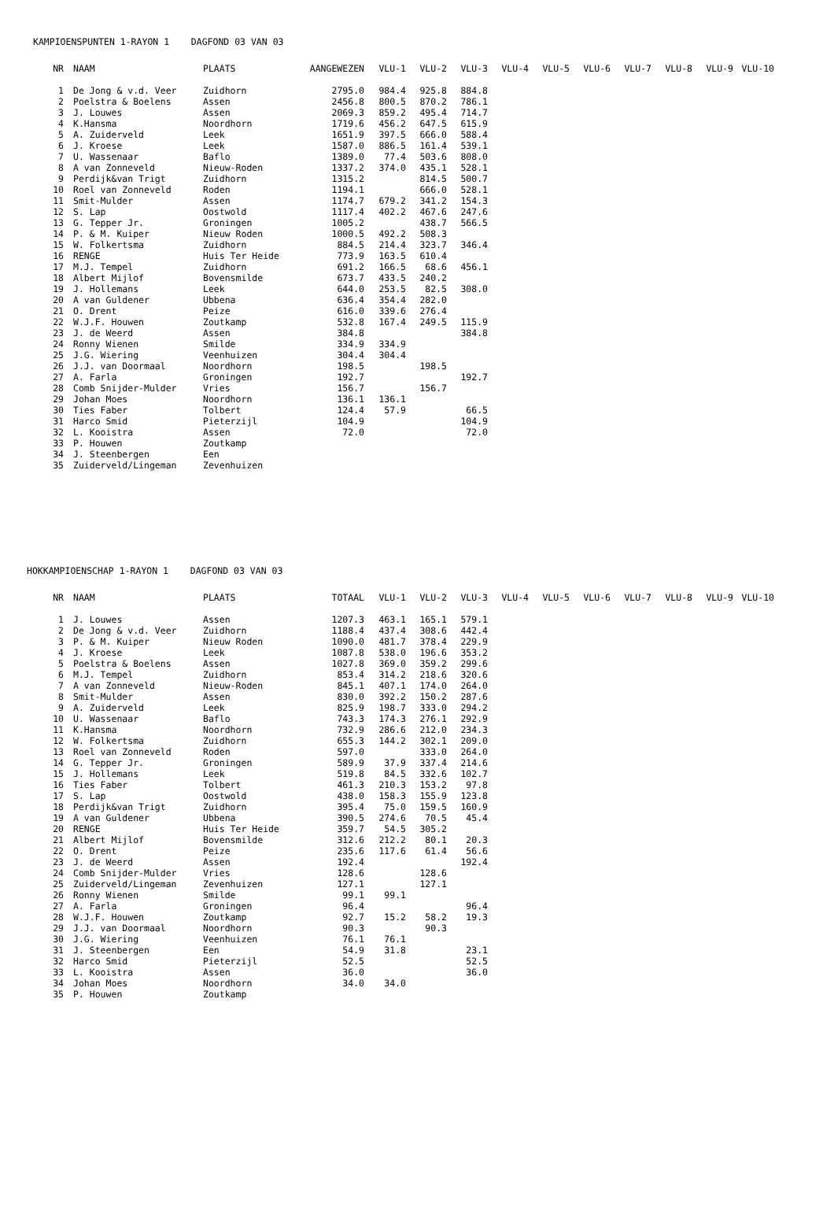KAMPIOENSPUNTEN 1-RAYON 1 DAGFOND 03 VAN 03
| NR | NAAM | PLAATS | AANGEWEZEN | VLU-1 | VLU-2 | VLU-3 | VLU-4 | VLU-5 | VLU-6 | VLU-7 | VLU-8 | VLU-9 | VLU-10 |
| --- | --- | --- | --- | --- | --- | --- | --- | --- | --- | --- | --- | --- | --- |
| 1 | De Jong & v.d. Veer | Zuidhorn | 2795.0 | 984.4 | 925.8 | 884.8 | | | | | | | |
| 2 | Poelstra & Boelens | Assen | 2456.8 | 800.5 | 870.2 | 786.1 | | | | | | | |
| 3 | J. Louwes | Assen | 2069.3 | 859.2 | 495.4 | 714.7 | | | | | | | |
| 4 | K.Hansma | Noordhorn | 1719.6 | 456.2 | 647.5 | 615.9 | | | | | | | |
| 5 | A. Zuiderveld | Leek | 1651.9 | 397.5 | 666.0 | 588.4 | | | | | | | |
| 6 | J. Kroese | Leek | 1587.0 | 886.5 | 161.4 | 539.1 | | | | | | | |
| 7 | U. Wassenaar | Baflo | 1389.0 | 77.4 | 503.6 | 808.0 | | | | | | | |
| 8 | A van Zonneveld | Nieuw-Roden | 1337.2 | 374.0 | 435.1 | 528.1 | | | | | | | |
| 9 | Perdijk&van Trigt | Zuidhorn | 1315.2 | | 814.5 | 500.7 | | | | | | | |
| 10 | Roel van Zonneveld | Roden | 1194.1 | | 666.0 | 528.1 | | | | | | | |
| 11 | Smit-Mulder | Assen | 1174.7 | 679.2 | 341.2 | 154.3 | | | | | | | |
| 12 | S. Lap | Oostwold | 1117.4 | 402.2 | 467.6 | 247.6 | | | | | | | |
| 13 | G. Tepper Jr. | Groningen | 1005.2 | | 438.7 | 566.5 | | | | | | | |
| 14 | P. & M. Kuiper | Nieuw Roden | 1000.5 | 492.2 | 508.3 | | | | | | | | |
| 15 | W. Folkertsma | Zuidhorn | 884.5 | 214.4 | 323.7 | 346.4 | | | | | | | |
| 16 | RENGE | Huis Ter Heide | 773.9 | 163.5 | 610.4 | | | | | | | | |
| 17 | M.J. Tempel | Zuidhorn | 691.2 | 166.5 | 68.6 | 456.1 | | | | | | | |
| 18 | Albert Mijlof | Bovensmilde | 673.7 | 433.5 | 240.2 | | | | | | | | |
| 19 | J. Hollemans | Leek | 644.0 | 253.5 | 82.5 | 308.0 | | | | | | | |
| 20 | A van Guldener | Ubbena | 636.4 | 354.4 | 282.0 | | | | | | | | |
| 21 | O. Drent | Peize | 616.0 | 339.6 | 276.4 | | | | | | | | |
| 22 | W.J.F. Houwen | Zoutkamp | 532.8 | 167.4 | 249.5 | 115.9 | | | | | | | |
| 23 | J. de Weerd | Assen | 384.8 | | | 384.8 | | | | | | | |
| 24 | Ronny Wienen | Smilde | 334.9 | 334.9 | | | | | | | | | |
| 25 | J.G. Wiering | Veenhuizen | 304.4 | 304.4 | | | | | | | | | |
| 26 | J.J. van Doormaal | Noordhorn | 198.5 | | 198.5 | | | | | | | | |
| 27 | A. Farla | Groningen | 192.7 | | | 192.7 | | | | | | | |
| 28 | Comb Snijder-Mulder | Vries | 156.7 | | 156.7 | | | | | | | | |
| 29 | Johan Moes | Noordhorn | 136.1 | 136.1 | | | | | | | | | |
| 30 | Ties Faber | Tolbert | 124.4 | 57.9 | | 66.5 | | | | | | | |
| 31 | Harco Smid | Pieterzijl | 104.9 | | | 104.9 | | | | | | | |
| 32 | L. Kooistra | Assen | 72.0 | | | 72.0 | | | | | | | |
| 33 | P. Houwen | Zoutkamp | | | | | | | | | | | |
| 34 | J. Steenbergen | Een | | | | | | | | | | | |
| 35 | Zuiderveld/Lingeman | Zevenhuizen | | | | | | | | | | | |
HOKKAMPIOENSCHAP 1-RAYON 1 DAGFOND 03 VAN 03
| NR | NAAM | PLAATS | TOTAAL | VLU-1 | VLU-2 | VLU-3 | VLU-4 | VLU-5 | VLU-6 | VLU-7 | VLU-8 | VLU-9 | VLU-10 |
| --- | --- | --- | --- | --- | --- | --- | --- | --- | --- | --- | --- | --- | --- |
| 1 | J. Louwes | Assen | 1207.3 | 463.1 | 165.1 | 579.1 | | | | | | | |
| 2 | De Jong & v.d. Veer | Zuidhorn | 1188.4 | 437.4 | 308.6 | 442.4 | | | | | | | |
| 3 | P. & M. Kuiper | Nieuw Roden | 1090.0 | 481.7 | 378.4 | 229.9 | | | | | | | |
| 4 | J. Kroese | Leek | 1087.8 | 538.0 | 196.6 | 353.2 | | | | | | | |
| 5 | Poelstra & Boelens | Assen | 1027.8 | 369.0 | 359.2 | 299.6 | | | | | | | |
| 6 | M.J. Tempel | Zuidhorn | 853.4 | 314.2 | 218.6 | 320.6 | | | | | | | |
| 7 | A van Zonneveld | Nieuw-Roden | 845.1 | 407.1 | 174.0 | 264.0 | | | | | | | |
| 8 | Smit-Mulder | Assen | 830.0 | 392.2 | 150.2 | 287.6 | | | | | | | |
| 9 | A. Zuiderveld | Leek | 825.9 | 198.7 | 333.0 | 294.2 | | | | | | | |
| 10 | U. Wassenaar | Baflo | 743.3 | 174.3 | 276.1 | 292.9 | | | | | | | |
| 11 | K.Hansma | Noordhorn | 732.9 | 286.6 | 212.0 | 234.3 | | | | | | | |
| 12 | W. Folkertsma | Zuidhorn | 655.3 | 144.2 | 302.1 | 209.0 | | | | | | | |
| 13 | Roel van Zonneveld | Roden | 597.0 | | 333.0 | 264.0 | | | | | | | |
| 14 | G. Tepper Jr. | Groningen | 589.9 | 37.9 | 337.4 | 214.6 | | | | | | | |
| 15 | J. Hollemans | Leek | 519.8 | 84.5 | 332.6 | 102.7 | | | | | | | |
| 16 | Ties Faber | Tolbert | 461.3 | 210.3 | 153.2 | 97.8 | | | | | | | |
| 17 | S. Lap | Oostwold | 438.0 | 158.3 | 155.9 | 123.8 | | | | | | | |
| 18 | Perdijk&van Trigt | Zuidhorn | 395.4 | 75.0 | 159.5 | 160.9 | | | | | | | |
| 19 | A van Guldener | Ubbena | 390.5 | 274.6 | 70.5 | 45.4 | | | | | | | |
| 20 | RENGE | Huis Ter Heide | 359.7 | 54.5 | 305.2 | | | | | | | | |
| 21 | Albert Mijlof | Bovensmilde | 312.6 | 212.2 | 80.1 | 20.3 | | | | | | | |
| 22 | O. Drent | Peize | 235.6 | 117.6 | 61.4 | 56.6 | | | | | | | |
| 23 | J. de Weerd | Assen | 192.4 | | | 192.4 | | | | | | | |
| 24 | Comb Snijder-Mulder | Vries | 128.6 | | 128.6 | | | | | | | | |
| 25 | Zuiderveld/Lingeman | Zevenhuizen | 127.1 | | 127.1 | | | | | | | | |
| 26 | Ronny Wienen | Smilde | 99.1 | 99.1 | | | | | | | | | |
| 27 | A. Farla | Groningen | 96.4 | | | 96.4 | | | | | | | |
| 28 | W.J.F. Houwen | Zoutkamp | 92.7 | 15.2 | 58.2 | 19.3 | | | | | | | |
| 29 | J.J. van Doormaal | Noordhorn | 90.3 | | 90.3 | | | | | | | | |
| 30 | J.G. Wiering | Veenhuizen | 76.1 | 76.1 | | | | | | | | | |
| 31 | J. Steenbergen | Een | 54.9 | 31.8 | | 23.1 | | | | | | | |
| 32 | Harco Smid | Pieterzijl | 52.5 | | | 52.5 | | | | | | | |
| 33 | L. Kooistra | Assen | 36.0 | | | 36.0 | | | | | | | |
| 34 | Johan Moes | Noordhorn | 34.0 | 34.0 | | | | | | | | | |
| 35 | P. Houwen | Zoutkamp | | | | | | | | | | | |